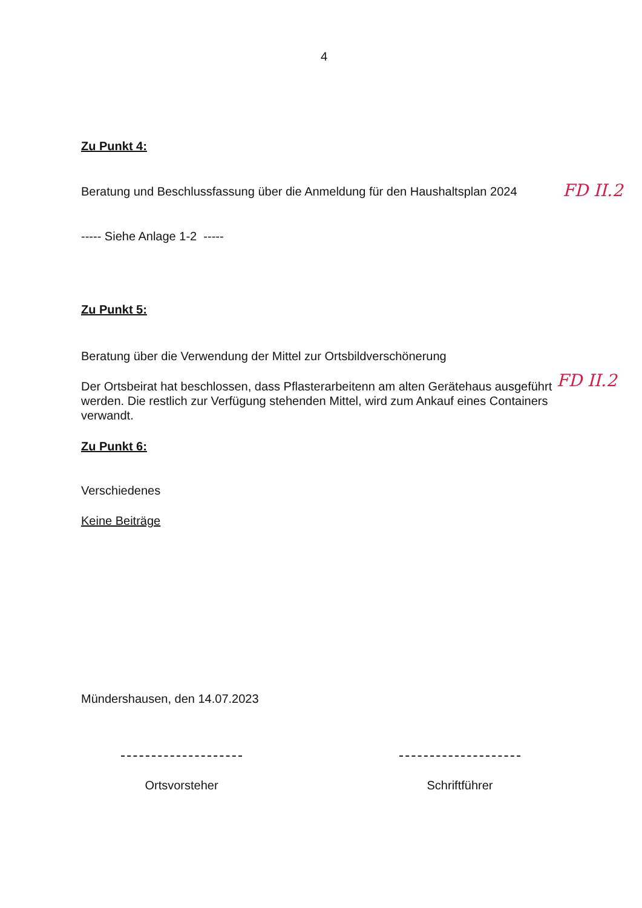4
Zu Punkt 4:
Beratung und Beschlussfassung über die Anmeldung für den Haushaltsplan 2024
FD II.2
----- Siehe Anlage 1-2 -----
Zu Punkt 5:
Beratung über die Verwendung der Mittel zur Ortsbildverschönerung
Der Ortsbeirat hat beschlossen, dass Pflasterarbeitenn am alten Gerätehaus ausgeführt werden. Die restlich zur Verfügung stehenden Mittel, wird zum Ankauf eines Containers verwandt.
FD II.2
Zu Punkt 6:
Verschiedenes
Keine Beiträge
Mündershausen, den 14.07.2023
Ortsvorsteher Schriftführer